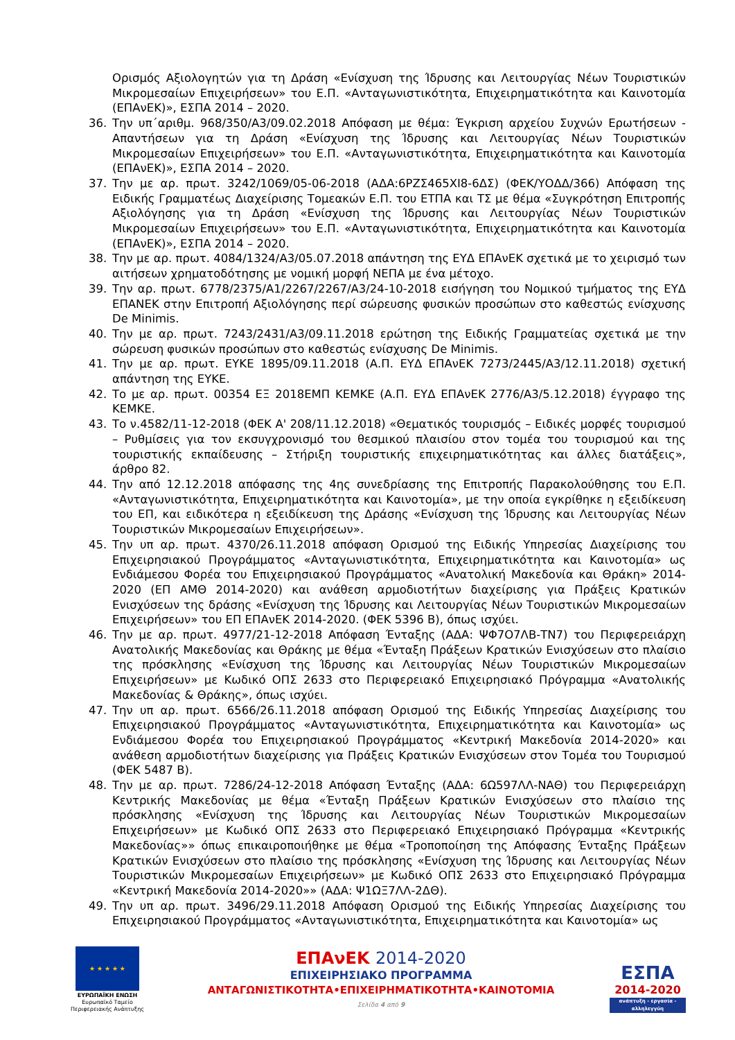Ορισμός Αξιολογητών για τη Δράση «Ενίσχυση της Ίδρυσης και Λειτουργίας Νέων Τουριστικών Μικρομεσαίων Επιχειρήσεων» του Ε.Π. «Ανταγωνιστικότητα, Επιχειρηματικότητα και Καινοτομία (ΕΠΑνΕΚ)», ΕΣΠΑ 2014 – 2020.
36. Την υπ΄αριθμ. 968/350/Α3/09.02.2018 Απόφαση με θέμα: Έγκριση αρχείου Συχνών Ερωτήσεων - Απαντήσεων για τη Δράση «Ενίσχυση της Ίδρυσης και Λειτουργίας Νέων Τουριστικών Μικρομεσαίων Επιχειρήσεων» του Ε.Π. «Ανταγωνιστικότητα, Επιχειρηματικότητα και Καινοτομία (ΕΠΑνΕΚ)», ΕΣΠΑ 2014 – 2020.
37. Την με αρ. πρωτ. 3242/1069/05-06-2018 (ΑΔΑ:6ΡΖΣ465ΧΙ8-6ΔΣ) (ΦΕΚ/ΥΟΔΔ/366) Απόφαση της Ειδικής Γραμματέως Διαχείρισης Τομεακών Ε.Π. του ΕΤΠΑ και ΤΣ με θέμα «Συγκρότηση Επιτροπής Αξιολόγησης για τη Δράση «Ενίσχυση της Ίδρυσης και Λειτουργίας Νέων Τουριστικών Μικρομεσαίων Επιχειρήσεων» του Ε.Π. «Ανταγωνιστικότητα, Επιχειρηματικότητα και Καινοτομία (ΕΠΑνΕΚ)», ΕΣΠΑ 2014 – 2020.
38. Την με αρ. πρωτ. 4084/1324/Α3/05.07.2018 απάντηση της ΕΥΔ ΕΠΑνΕΚ σχετικά με το χειρισμό των αιτήσεων χρηματοδότησης με νομική μορφή ΝΕΠΑ με ένα μέτοχο.
39. Την αρ. πρωτ. 6778/2375/Α1/2267/2267/Α3/24-10-2018 εισήγηση του Νομικού τμήματος της ΕΥΔ ΕΠΑΝΕΚ στην Επιτροπή Αξιολόγησης περί σώρευσης φυσικών προσώπων στο καθεστώς ενίσχυσης De Minimis.
40. Την με αρ. πρωτ. 7243/2431/Α3/09.11.2018 ερώτηση της Ειδικής Γραμματείας σχετικά με την σώρευση φυσικών προσώπων στο καθεστώς ενίσχυσης De Minimis.
41. Την με αρ. πρωτ. ΕΥΚΕ 1895/09.11.2018 (Α.Π. ΕΥΔ ΕΠΑνΕΚ 7273/2445/Α3/12.11.2018) σχετική απάντηση της ΕΥΚΕ.
42. Το με αρ. πρωτ. 00354 ΕΞ 2018ΕΜΠ ΚΕΜΚΕ (Α.Π. ΕΥΔ ΕΠΑνΕΚ 2776/Α3/5.12.2018) έγγραφο της ΚΕΜΚΕ.
43. Το ν.4582/11-12-2018 (ΦΕΚ Α' 208/11.12.2018) «Θεματικός τουρισμός – Ειδικές μορφές τουρισμού – Ρυθμίσεις για τον εκσυγχρονισμό του θεσμικού πλαισίου στον τομέα του τουρισμού και της τουριστικής εκπαίδευσης – Στήριξη τουριστικής επιχειρηματικότητας και άλλες διατάξεις», άρθρο 82.
44. Την από 12.12.2018 απόφασης της 4ης συνεδρίασης της Επιτροπής Παρακολούθησης του Ε.Π. «Ανταγωνιστικότητα, Επιχειρηματικότητα και Καινοτομία», με την οποία εγκρίθηκε η εξειδίκευση του ΕΠ, και ειδικότερα η εξειδίκευση της Δράσης «Ενίσχυση της Ίδρυσης και Λειτουργίας Νέων Τουριστικών Μικρομεσαίων Επιχειρήσεων».
45. Την υπ αρ. πρωτ. 4370/26.11.2018 απόφαση Ορισμού της Ειδικής Υπηρεσίας Διαχείρισης του Επιχειρησιακού Προγράμματος «Ανταγωνιστικότητα, Επιχειρηματικότητα και Καινοτομία» ως Ενδιάμεσου Φορέα του Επιχειρησιακού Προγράμματος «Ανατολική Μακεδονία και Θράκη» 2014-2020 (ΕΠ ΑΜΘ 2014-2020) και ανάθεση αρμοδιοτήτων διαχείρισης για Πράξεις Κρατικών Ενισχύσεων της δράσης «Ενίσχυση της Ίδρυσης και Λειτουργίας Νέων Τουριστικών Μικρομεσαίων Επιχειρήσεων» του ΕΠ ΕΠΑνΕΚ 2014-2020. (ΦΕΚ 5396 Β), όπως ισχύει.
46. Την με αρ. πρωτ. 4977/21-12-2018 Απόφαση Ένταξης (ΑΔΑ: ΨΦ7Ο7ΛΒ-ΤΝ7) του Περιφερειάρχη Ανατολικής Μακεδονίας και Θράκης με θέμα «Ένταξη Πράξεων Κρατικών Ενισχύσεων στο πλαίσιο της πρόσκλησης «Ενίσχυση της Ίδρυσης και Λειτουργίας Νέων Τουριστικών Μικρομεσαίων Επιχειρήσεων» με Κωδικό ΟΠΣ 2633 στο Περιφερειακό Επιχειρησιακό Πρόγραμμα «Ανατολικής Μακεδονίας & Θράκης», όπως ισχύει.
47. Την υπ αρ. πρωτ. 6566/26.11.2018 απόφαση Ορισμού της Ειδικής Υπηρεσίας Διαχείρισης του Επιχειρησιακού Προγράμματος «Ανταγωνιστικότητα, Επιχειρηματικότητα και Καινοτομία» ως Ενδιάμεσου Φορέα του Επιχειρησιακού Προγράμματος «Κεντρική Μακεδονία 2014-2020» και ανάθεση αρμοδιοτήτων διαχείρισης για Πράξεις Κρατικών Ενισχύσεων στον Τομέα του Τουρισμού (ΦΕΚ 5487 Β).
48. Την με αρ. πρωτ. 7286/24-12-2018 Απόφαση Ένταξης (ΑΔΑ: 6Ω597ΛΛ-ΝΑΘ) του Περιφερειάρχη Κεντρικής Μακεδονίας με θέμα «Ένταξη Πράξεων Κρατικών Ενισχύσεων στο πλαίσιο της πρόσκλησης «Ενίσχυση της Ίδρυσης και Λειτουργίας Νέων Τουριστικών Μικρομεσαίων Επιχειρήσεων» με Κωδικό ΟΠΣ 2633 στο Περιφερειακό Επιχειρησιακό Πρόγραμμα «Κεντρικής Μακεδονίας»» όπως επικαιροποιήθηκε με θέμα «Τροποποίηση της Απόφασης Ένταξης Πράξεων Κρατικών Ενισχύσεων στο πλαίσιο της πρόσκλησης «Ενίσχυση της Ίδρυσης και Λειτουργίας Νέων Τουριστικών Μικρομεσαίων Επιχειρήσεων» με Κωδικό ΟΠΣ 2633 στο Επιχειρησιακό Πρόγραμμα «Κεντρική Μακεδονία 2014-2020»» (ΑΔΑ: Ψ1ΩΞ7ΛΛ-2ΔΘ).
49. Την υπ αρ. πρωτ. 3496/29.11.2018 Απόφαση Ορισμού της Ειδικής Υπηρεσίας Διαχείρισης του Επιχειρησιακού Προγράμματος «Ανταγωνιστικότητα, Επιχειρηματικότητα και Καινοτομία» ως
★ ★ ★ ★ ★
ΕΥΡΩΠΑΪΚΗ ΕΝΩΣΗ
Ευρωπαϊκό Ταμείο
Περιφερειακής Ανάπτυξης
ΕΠΑνΕΚ 2014-2020
ΕΠΙΧΕΙΡΗΣΙΑΚΟ ΠΡΟΓΡΑΜΜΑ
ΑΝΤΑΓΩΝΙΣΤΙΚΟΤΗΤΑ•ΕΠΙΧΕΙΡΗΜΑΤΙΚΟΤΗΤΑ•ΚΑΙΝΟΤΟΜΙΑ
Σελίδα 4 από 9
ΕΣΠΑ
2014-2020
ανάπτυξη - εργασία - αλληλεγγύη